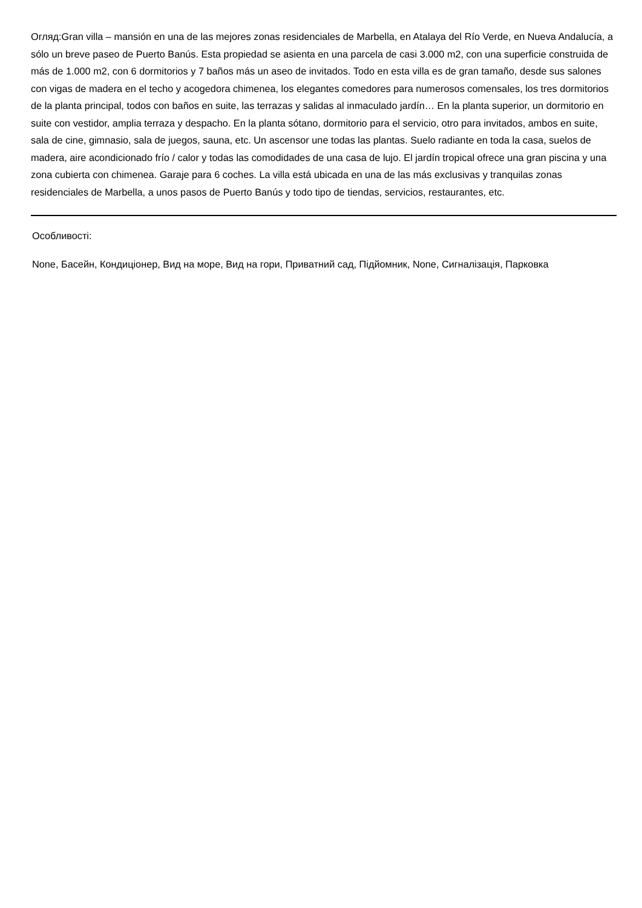Огляд:Gran villa – mansión en una de las mejores zonas residenciales de Marbella, en Atalaya del Río Verde, en Nueva Andalucía, a sólo un breve paseo de Puerto Banús. Esta propiedad se asienta en una parcela de casi 3.000 m2, con una superficie construida de más de 1.000 m2, con 6 dormitorios y 7 baños más un aseo de invitados. Todo en esta villa es de gran tamaño, desde sus salones con vigas de madera en el techo y acogedora chimenea, los elegantes comedores para numerosos comensales, los tres dormitorios de la planta principal, todos con baños en suite, las terrazas y salidas al inmaculado jardín… En la planta superior, un dormitorio en suite con vestidor, amplia terraza y despacho. En la planta sótano, dormitorio para el servicio, otro para invitados, ambos en suite, sala de cine, gimnasio, sala de juegos, sauna, etc. Un ascensor une todas las plantas. Suelo radiante en toda la casa, suelos de madera, aire acondicionado frío / calor y todas las comodidades de una casa de lujo. El jardín tropical ofrece una gran piscina y una zona cubierta con chimenea. Garaje para 6 coches. La villa está ubicada en una de las más exclusivas y tranquilas zonas residenciales de Marbella, a unos pasos de Puerto Banús y todo tipo de tiendas, servicios, restaurantes, etc.
Особливості:
None, Басейн, Кондиціонер, Вид на море, Вид на гори, Приватний сад, Підйомник, None, Сигналізація, Парковка